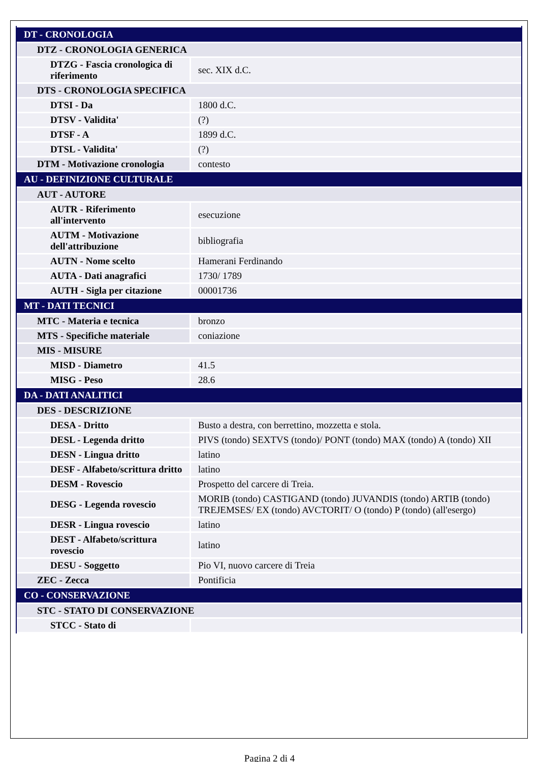| DT - CRONOLOGIA | |
| DTZ - CRONOLOGIA GENERICA | |
| DTZG - Fascia cronologica di riferimento | sec. XIX d.C. |
| DTS - CRONOLOGIA SPECIFICA | |
| DTSI - Da | 1800 d.C. |
| DTSV - Validita' | (?) |
| DTSF - A | 1899 d.C. |
| DTSL - Validita' | (?) |
| DTM - Motivazione cronologia | contesto |
| AU - DEFINIZIONE CULTURALE | |
| AUT - AUTORE | |
| AUTR - Riferimento all'intervento | esecuzione |
| AUTM - Motivazione dell'attribuzione | bibliografia |
| AUTN - Nome scelto | Hamerani Ferdinando |
| AUTA - Dati anagrafici | 1730/ 1789 |
| AUTH - Sigla per citazione | 00001736 |
| MT - DATI TECNICI | |
| MTC - Materia e tecnica | bronzo |
| MTS - Specifiche materiale | coniazione |
| MIS - MISURE | |
| MISD - Diametro | 41.5 |
| MISG - Peso | 28.6 |
| DA - DATI ANALITICI | |
| DES - DESCRIZIONE | |
| DESA - Dritto | Busto a destra, con berrettino, mozzetta e stola. |
| DESL - Legenda dritto | PIVS (tondo) SEXTVS (tondo)/ PONT (tondo) MAX (tondo) A (tondo) XII |
| DESN - Lingua dritto | latino |
| DESF - Alfabeto/scrittura dritto | latino |
| DESM - Rovescio | Prospetto del carcere di Treia. |
| DESG - Legenda rovescio | MORIB (tondo) CASTIGAND (tondo) JUVANDIS (tondo) ARTIB (tondo) TREJEMSES/ EX (tondo) AVCTORIT/ O (tondo) P (tondo) (all'esergo) |
| DESR - Lingua rovescio | latino |
| DEST - Alfabeto/scrittura rovescio | latino |
| DESU - Soggetto | Pio VI, nuovo carcere di Treia |
| ZEC - Zecca | Pontificia |
| CO - CONSERVAZIONE | |
| STC - STATO DI CONSERVAZIONE | |
| STCC - Stato di | |
Pagina 2 di 4